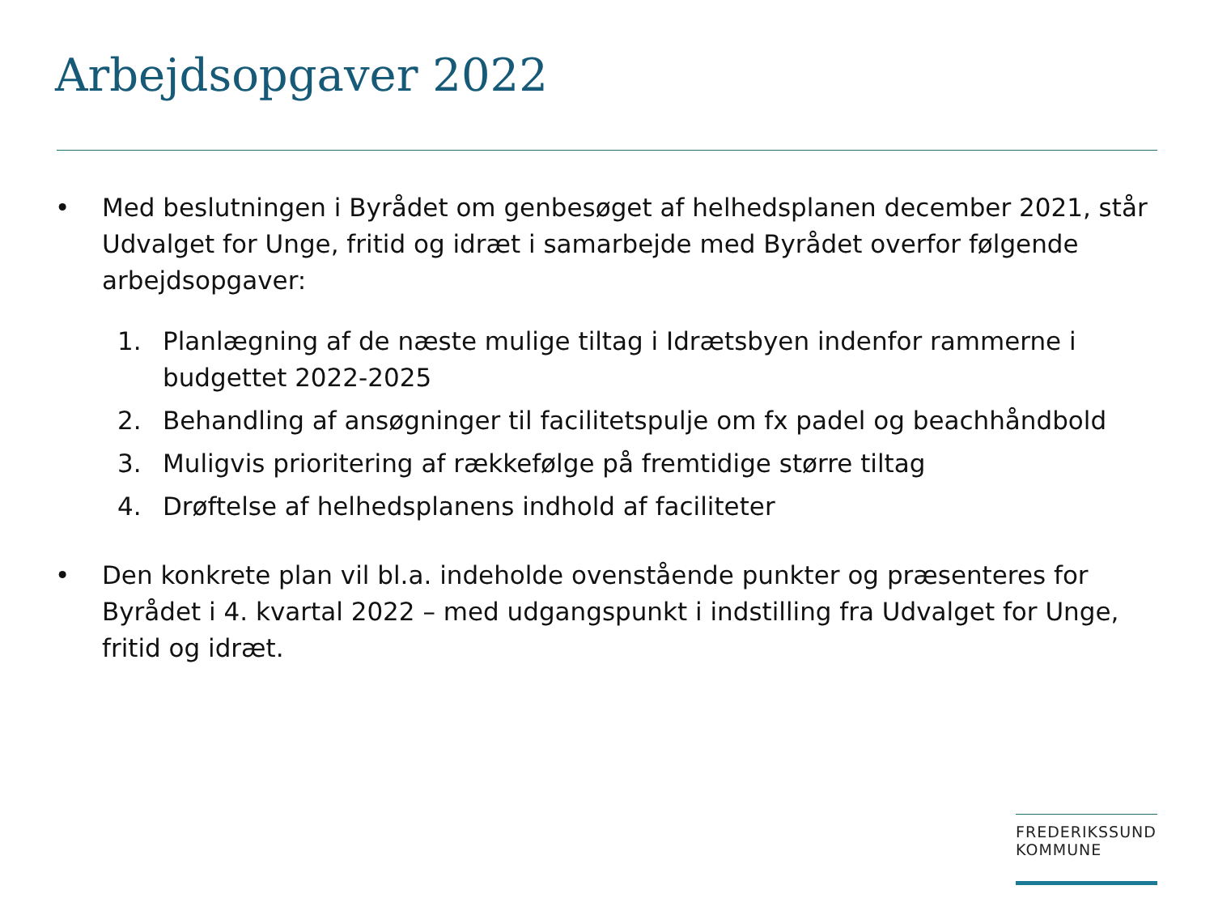Arbejdsopgaver 2022
• Med beslutningen i Byrådet om genbesøget af helhedsplanen december 2021, står Udvalget for Unge, fritid og idræt i samarbejde med Byrådet overfor følgende arbejdsopgaver:
1. Planlægning af de næste mulige tiltag i Idrætsbyen indenfor rammerne i budgettet 2022-2025
2. Behandling af ansøgninger til facilitetspulje om fx padel og beachhåndbold
3. Muligvis prioritering af rækkefølge på fremtidige større tiltag
4. Drøftelse af helhedsplanens indhold af faciliteter
• Den konkrete plan vil bl.a. indeholde ovenstående punkter og præsenteres for Byrådet i 4. kvartal 2022 – med udgangspunkt i indstilling fra Udvalget for Unge, fritid og idræt.
FREDERIKSSUND
KOMMUNE